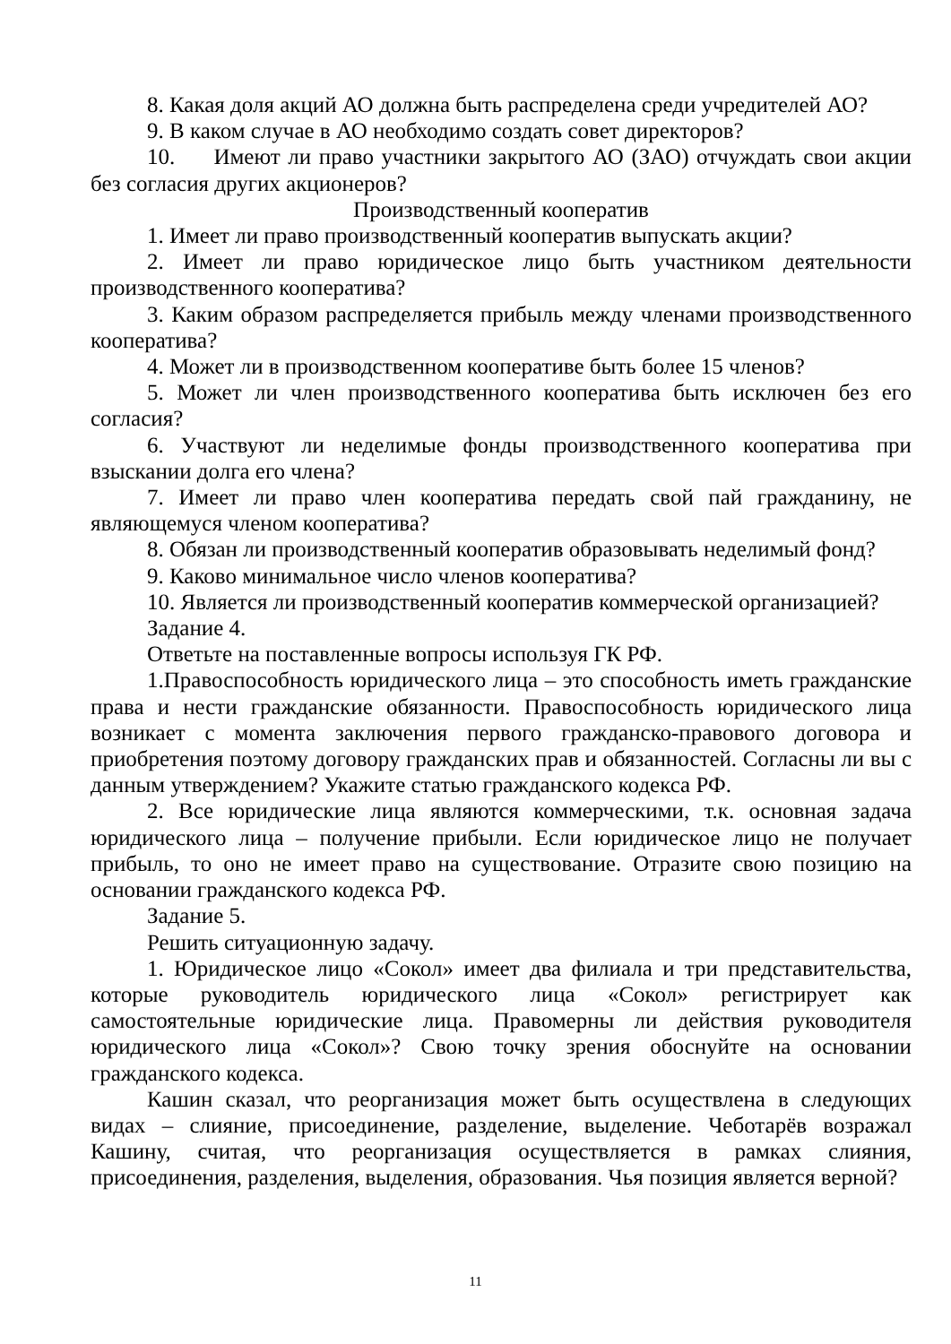8. Какая доля акций АО должна быть распределена среди учредителей АО?
9. В каком случае в АО необходимо создать совет директоров?
10. Имеют ли право участники закрытого АО (ЗАО) отчуждать свои акции без согласия других акционеров?
Производственный кооператив
1. Имеет ли право производственный кооператив выпускать акции?
2. Имеет ли право юридическое лицо быть участником деятельности производственного кооператива?
3. Каким образом распределяется прибыль между членами производственного кооператива?
4. Может ли в производственном кооперативе быть более 15 членов?
5. Может ли член производственного кооператива быть исключен без его согласия?
6. Участвуют ли неделимые фонды производственного кооператива при взыскании долга его члена?
7. Имеет ли право член кооператива передать свой пай гражданину, не являющемуся членом кооператива?
8. Обязан ли производственный кооператив образовывать неделимый фонд?
9. Каково минимальное число членов кооператива?
10. Является ли производственный кооператив коммерческой организацией?
Задание 4.
Ответьте на поставленные вопросы используя ГК РФ.
1.Правоспособность юридического лица – это способность иметь гражданские права и нести гражданские обязанности. Правоспособность юридического лица возникает с момента заключения первого гражданско-правового договора и приобретения поэтому договору гражданских прав и обязанностей. Согласны ли вы с данным утверждением? Укажите статью гражданского кодекса РФ.
2. Все юридические лица являются коммерческими, т.к. основная задача юридического лица – получение прибыли. Если юридическое лицо не получает прибыль, то оно не имеет право на существование. Отразите свою позицию на основании гражданского кодекса РФ.
Задание 5.
Решить ситуационную задачу.
1. Юридическое лицо «Сокол» имеет два филиала и три представительства, которые руководитель юридического лица «Сокол» регистрирует как самостоятельные юридические лица. Правомерны ли действия руководителя юридического лица «Сокол»? Свою точку зрения обоснуйте на основании гражданского кодекса.
Кашин сказал, что реорганизация может быть осуществлена в следующих видах – слияние, присоединение, разделение, выделение. Чеботарёв возражал Кашину, считая, что реорганизация осуществляется в рамках слияния, присоединения, разделения, выделения, образования. Чья позиция является верной?
11